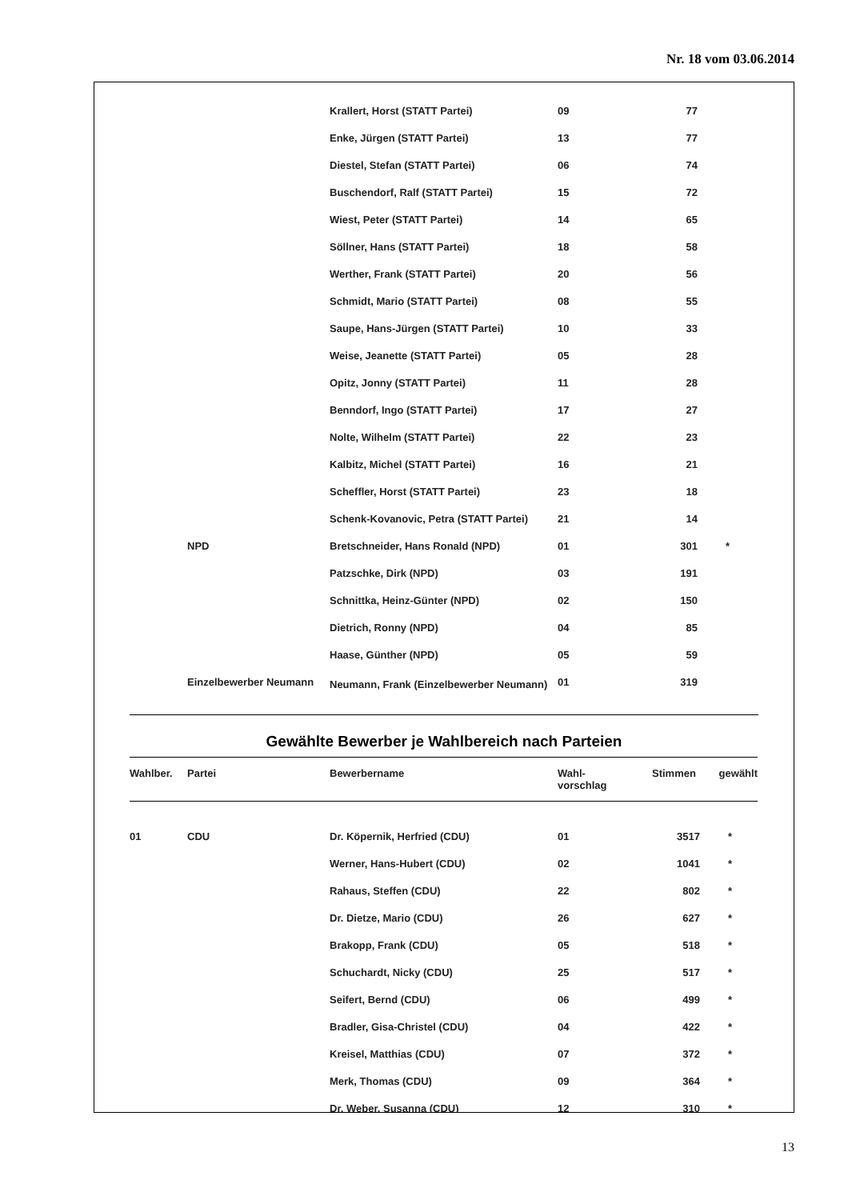Nr. 18 vom 03.06.2014
| | | Krallert, Horst (STATT Partei) | 09 | 77 | |
| | | Enke, Jürgen (STATT Partei) | 13 | 77 | |
| | | Diestel, Stefan (STATT Partei) | 06 | 74 | |
| | | Buschendorf, Ralf (STATT Partei) | 15 | 72 | |
| | | Wiest, Peter (STATT Partei) | 14 | 65 | |
| | | Söllner, Hans (STATT Partei) | 18 | 58 | |
| | | Werther, Frank (STATT Partei) | 20 | 56 | |
| | | Schmidt, Mario (STATT Partei) | 08 | 55 | |
| | | Saupe, Hans-Jürgen (STATT Partei) | 10 | 33 | |
| | | Weise, Jeanette (STATT Partei) | 05 | 28 | |
| | | Opitz, Jonny (STATT Partei) | 11 | 28 | |
| | | Benndorf, Ingo (STATT Partei) | 17 | 27 | |
| | | Nolte, Wilhelm (STATT Partei) | 22 | 23 | |
| | | Kalbitz, Michel (STATT Partei) | 16 | 21 | |
| | | Scheffler, Horst (STATT Partei) | 23 | 18 | |
| | | Schenk-Kovanovic, Petra (STATT Partei) | 21 | 14 | |
| | NPD | Bretschneider, Hans Ronald (NPD) | 01 | 301 | * |
| | | Patzschke, Dirk (NPD) | 03 | 191 | |
| | | Schnittka, Heinz-Günter (NPD) | 02 | 150 | |
| | | Dietrich, Ronny (NPD) | 04 | 85 | |
| | | Haase, Günther (NPD) | 05 | 59 | |
| | Einzelbewerber Neumann | Neumann, Frank (Einzelbewerber Neumann) | 01 | 319 | |
Gewählte Bewerber je Wahlbereich nach Parteien
| Wahlber. | Partei | Bewerbername | Wahl- vorschlag | Stimmen | gewählt |
| --- | --- | --- | --- | --- | --- |
| 01 | CDU | Dr. Köpernik, Herfried (CDU) | 01 | 3517 | * |
| | | Werner, Hans-Hubert (CDU) | 02 | 1041 | * |
| | | Rahaus, Steffen (CDU) | 22 | 802 | * |
| | | Dr. Dietze, Mario (CDU) | 26 | 627 | * |
| | | Brakopp, Frank (CDU) | 05 | 518 | * |
| | | Schuchardt, Nicky (CDU) | 25 | 517 | * |
| | | Seifert, Bernd (CDU) | 06 | 499 | * |
| | | Bradler, Gisa-Christel (CDU) | 04 | 422 | * |
| | | Kreisel, Matthias (CDU) | 07 | 372 | * |
| | | Merk, Thomas (CDU) | 09 | 364 | * |
| | | Dr. Weber, Susanna (CDU) | 12 | 310 | * |
13